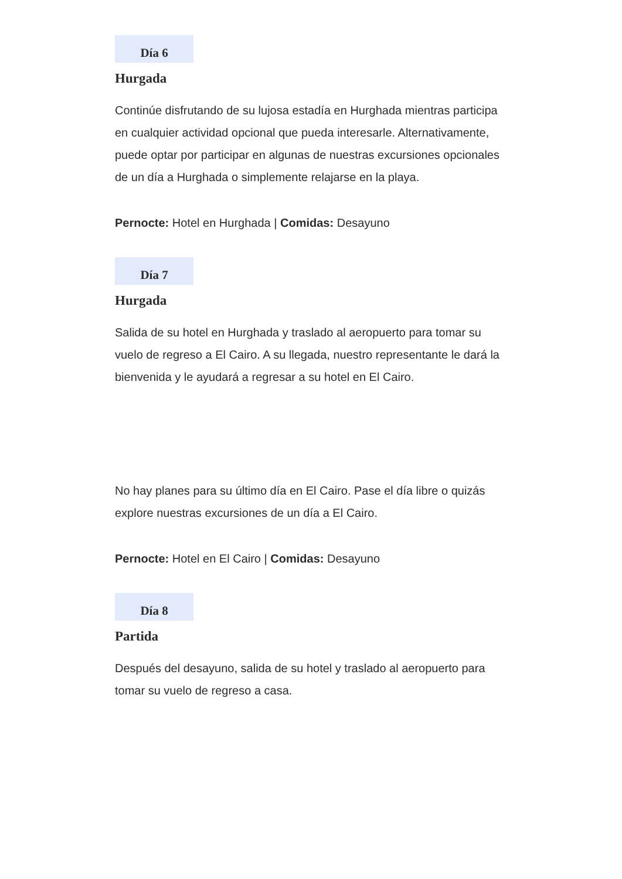Día 6
Hurgada
Continúe disfrutando de su lujosa estadía en Hurghada mientras participa en cualquier actividad opcional que pueda interesarle. Alternativamente, puede optar por participar en algunas de nuestras excursiones opcionales de un día a Hurghada o simplemente relajarse en la playa.
Pernocte: Hotel en Hurghada | Comidas: Desayuno
Día 7
Hurgada
Salida de su hotel en Hurghada y traslado al aeropuerto para tomar su vuelo de regreso a El Cairo. A su llegada, nuestro representante le dará la bienvenida y le ayudará a regresar a su hotel en El Cairo.
No hay planes para su último día en El Cairo. Pase el día libre o quizás explore nuestras excursiones de un día a El Cairo.
Pernocte: Hotel en El Cairo | Comidas: Desayuno
Día 8
Partida
Después del desayuno, salida de su hotel y traslado al aeropuerto para tomar su vuelo de regreso a casa.